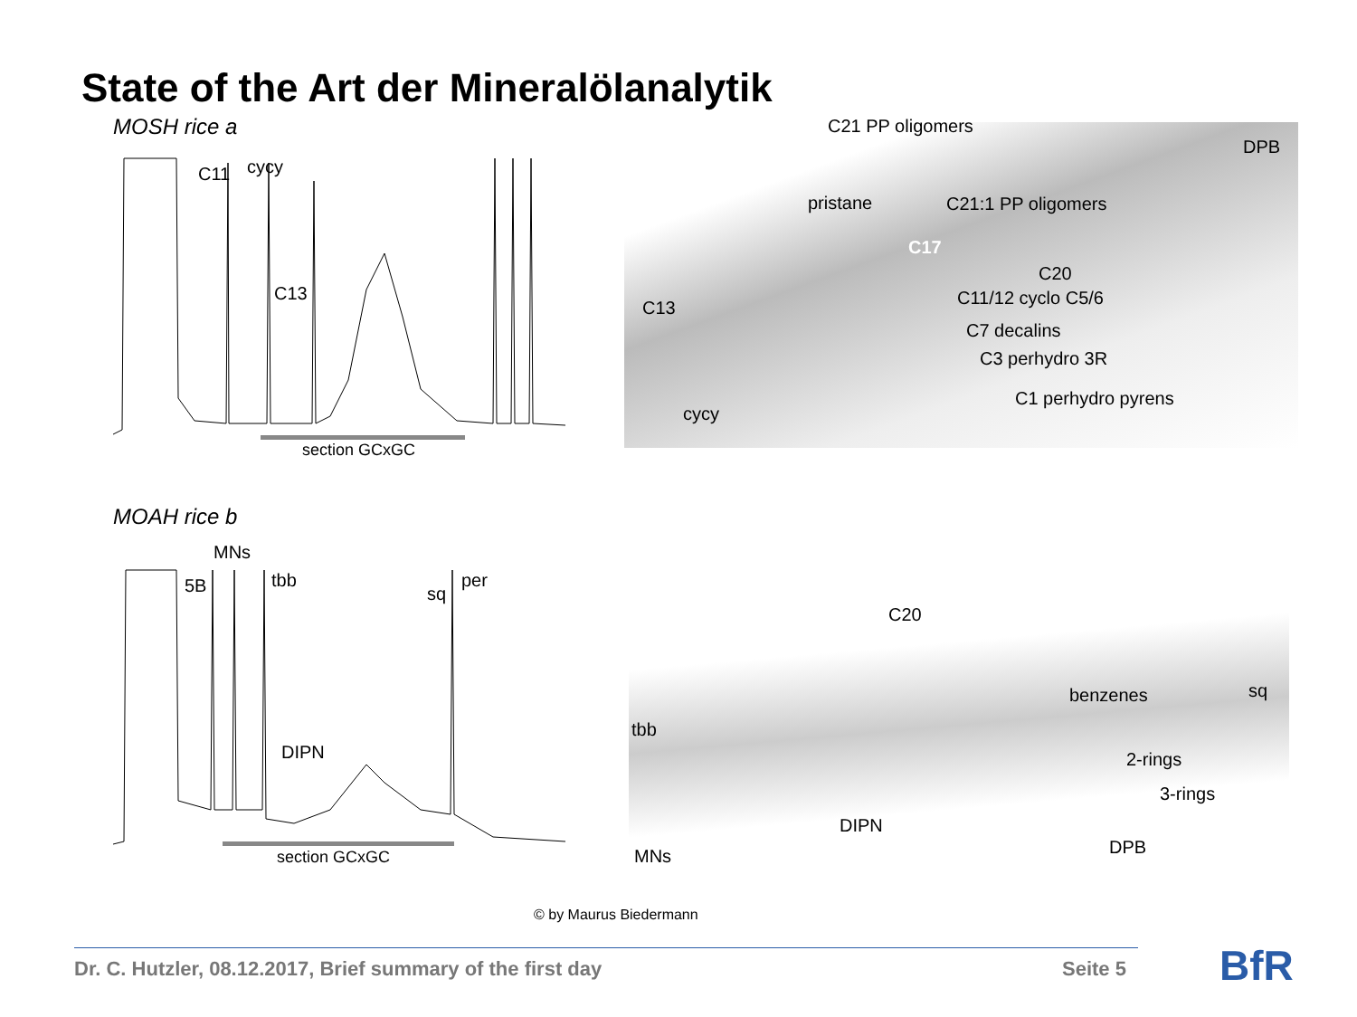State of the Art der Mineralölanalytik
MOSH rice a
C11 cycy
C13
section GCxGC
C21 PP oligomers
DPB
pristane C21:1 PP oligomers
C17
C20
C11/12 cyclo C5/6
C13
C7 decalins
C3 perhydro 3R
C1 perhydro pyrens
cycy
MOAH rice b
MNs
5B tbb
sq
per
DIPN
section GCxGC
C20
benzenes sq
tbb
2-rings
3-rings
DIPN
DPB
MNs
© by Maurus Biedermann
Dr. C. Hutzler, 08.12.2017, Brief summary of the first day
Seite 5 BfR